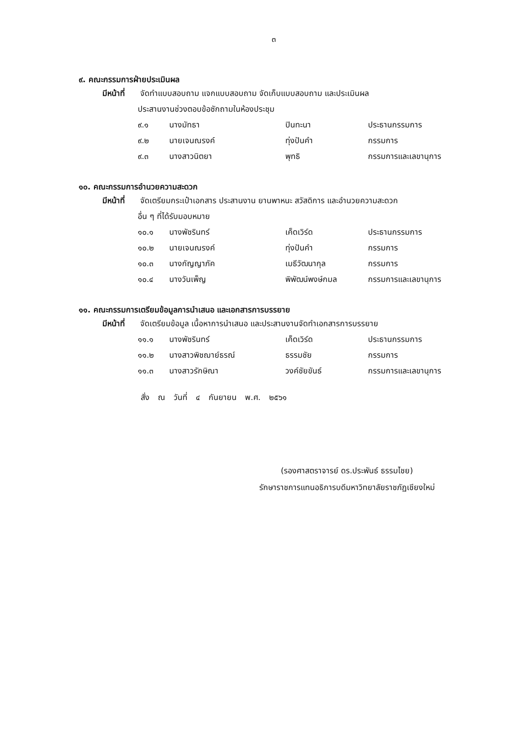๓
​
๙. คณะกรรมการฝ่ายประเมินผล
มีหน้าที่ จัดทำแบบสอบถาม แจกแบบสอบถาม จัดเก็บแบบสอบถาม และประเมินผล
ประสานงานช่วงตอบข้อซักถามในห้องประชุม
| ๙.๑ | นางมัทธา | ปินทะนา | ประธานกรรมการ |
| ๙.๒ | นายเจนณรงค์ | ทุ่งปันคำ | กรรมการ |
| ๙.๓ | นางสาวนิตยา | พุทธิ | กรรมการและเลขานุการ |
๑๐. คณะกรรมการอำนวยความสะดวก
มีหน้าที่ จัดเตรียมกระเป๋าเอกสาร ประสานงาน ยานพาหนะ สวัสดิการ และอำนวยความสะดวก
อื่น ๆ ที่ได้รับมอบหมาย
| ๑๐.๑ | นางพัชรินทร์ | เค็ดเวิร์ด | ประธานกรรมการ |
| ๑๐.๒ | นายเจนณรงค์ | ทุ่งปันคำ | กรรมการ |
| ๑๐.๓ | นางกัญญาภัค | เมธีวัฒนากุล | กรรมการ |
| ๑๐.๔ | นางวันเพ็ญ | พิพัฒน์พงษ์กมล | กรรมการและเลขานุการ |
๑๑. คณะกรรมการเตรียมข้อมูลการนำเสนอ และเอกสารการบรรยาย
มีหน้าที่ จัดเตรียมข้อมูล เนื้อหาการนำเสนอ และประสานงานจัดทำเอกสารการบรรยาย
| ๑๑.๑ | นางพัชรินทร์ | เค็ดเวิร์ด | ประธานกรรมการ |
| ๑๑.๒ | นางสาวพิชฌาย์ธรณ์ | ธรรมชัย | กรรมการ |
| ๑๑.๓ | นางสาวรักษิณา | วงค์ชัยขันธ์ | กรรมการและเลขานุการ |
สั่ง ณ วันที่ ๔ กันยายน พ.ศ. ๒๕๖๑
(รองศาสตราจารย์ ดร.ประพันธ์ ธรรมไชย)
รักษาราชการแทนอธิการบดีมหาวิทยาลัยราชภัฏเชียงใหม่